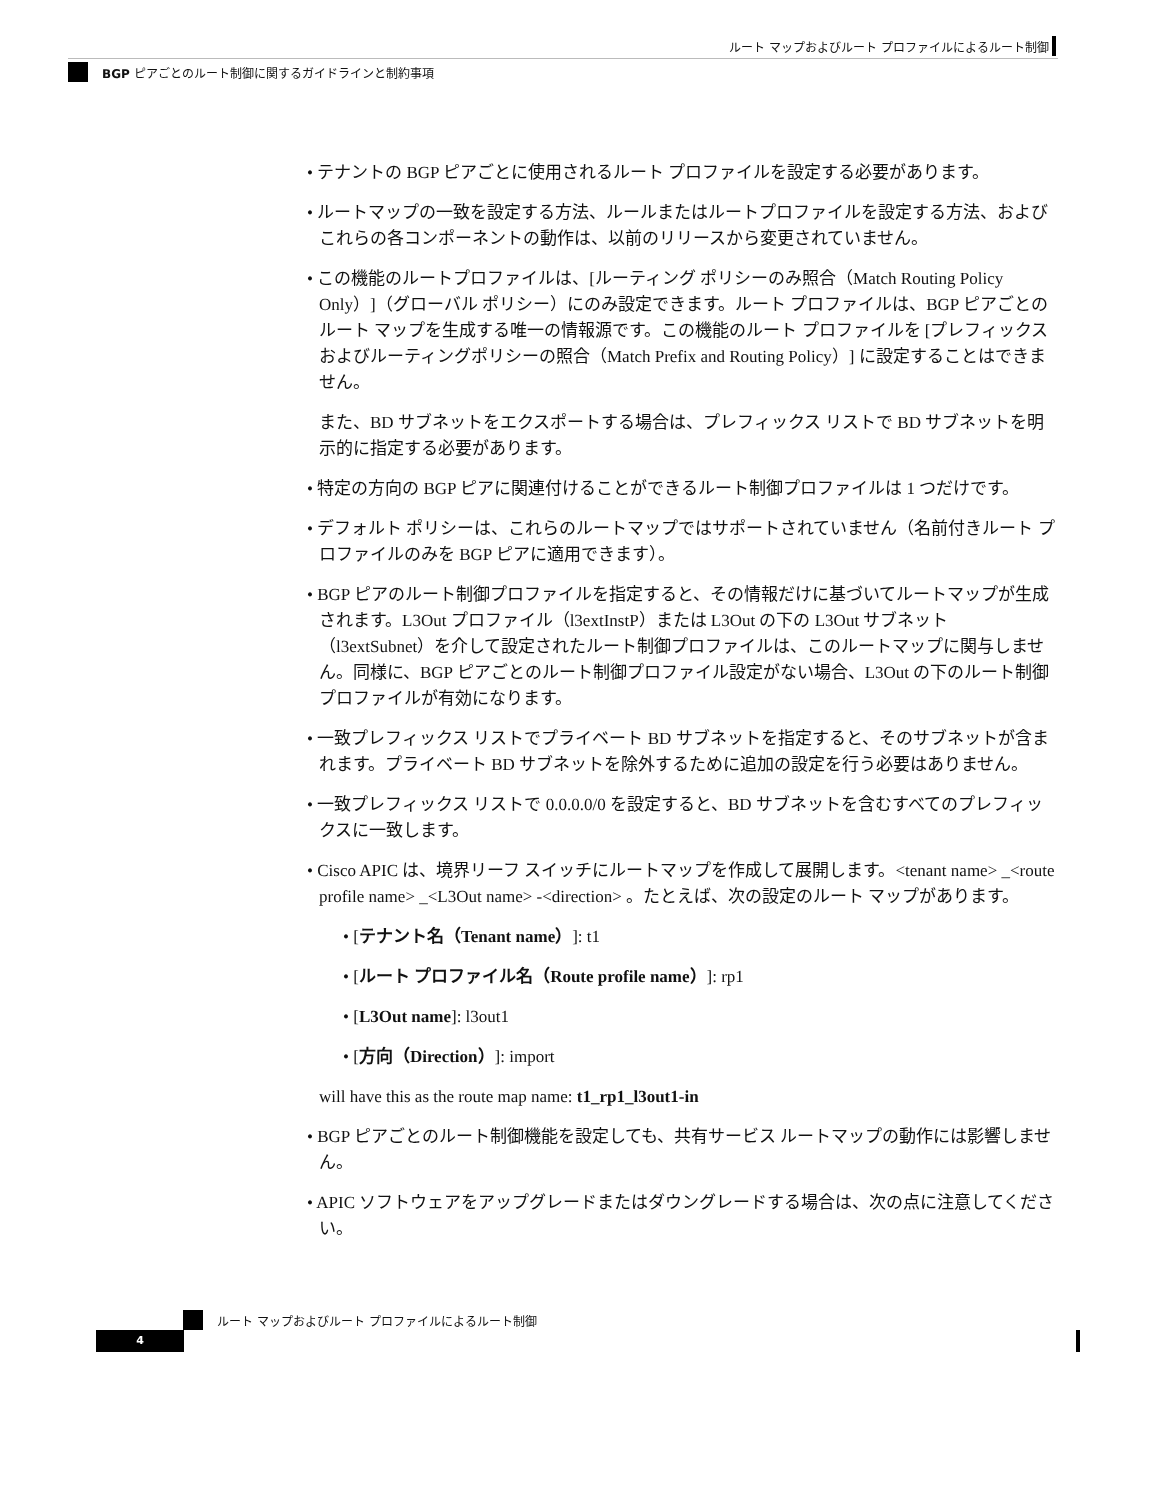ルート マップおよびルート プロファイルによるルート制御
BGP ピアごとのルート制御に関するガイドラインと制約事項
• テナントの BGP ピアごとに使用されるルート プロファイルを設定する必要があります。
• ルートマップの一致を設定する方法、ルールまたはルートプロファイルを設定する方法、およびこれらの各コンポーネントの動作は、以前のリリースから変更されていません。
• この機能のルートプロファイルは、[ルーティング ポリシーのみ照合（Match Routing Policy Only）]（グローバル ポリシー）にのみ設定できます。ルート プロファイルは、BGP ピアごとのルート マップを生成する唯一の情報源です。この機能のルート プロファイルを [プレフィックスおよびルーティングポリシーの照合（Match Prefix and Routing Policy）] に設定することはできません。
また、BD サブネットをエクスポートする場合は、プレフィックス リストで BD サブネットを明示的に指定する必要があります。
• 特定の方向の BGP ピアに関連付けることができるルート制御プロファイルは 1 つだけです。
• デフォルト ポリシーは、これらのルートマップではサポートされていません（名前付きルート プロファイルのみを BGP ピアに適用できます）。
• BGP ピアのルート制御プロファイルを指定すると、その情報だけに基づいてルートマップが生成されます。L3Out プロファイル（l3extInstP）または L3Out の下の L3Out サブネット（l3extSubnet）を介して設定されたルート制御プロファイルは、このルートマップに関与しません。同様に、BGP ピアごとのルート制御プロファイル設定がない場合、L3Out の下のルート制御プロファイルが有効になります。
• 一致プレフィックス リストでプライベート BD サブネットを指定すると、そのサブネットが含まれます。プライベート BD サブネットを除外するために追加の設定を行う必要はありません。
• 一致プレフィックス リストで 0.0.0.0/0 を設定すると、BD サブネットを含むすべてのプレフィックスに一致します。
• Cisco APIC は、境界リーフ スイッチにルートマップを作成して展開します。<tenant name> _<route profile name> _<L3Out name> -<direction> 。たとえば、次の設定のルート マップがあります。
• [テナント名（Tenant name）]: t1
• [ルート プロファイル名（Route profile name）]: rp1
• [L3Out name]: l3out1
• [方向（Direction）]: import
will have this as the route map name: t1_rp1_l3out1-in
• BGP ピアごとのルート制御機能を設定しても、共有サービス ルートマップの動作には影響しません。
• APIC ソフトウェアをアップグレードまたはダウングレードする場合は、次の点に注意してください。
ルート マップおよびルート プロファイルによるルート制御
4